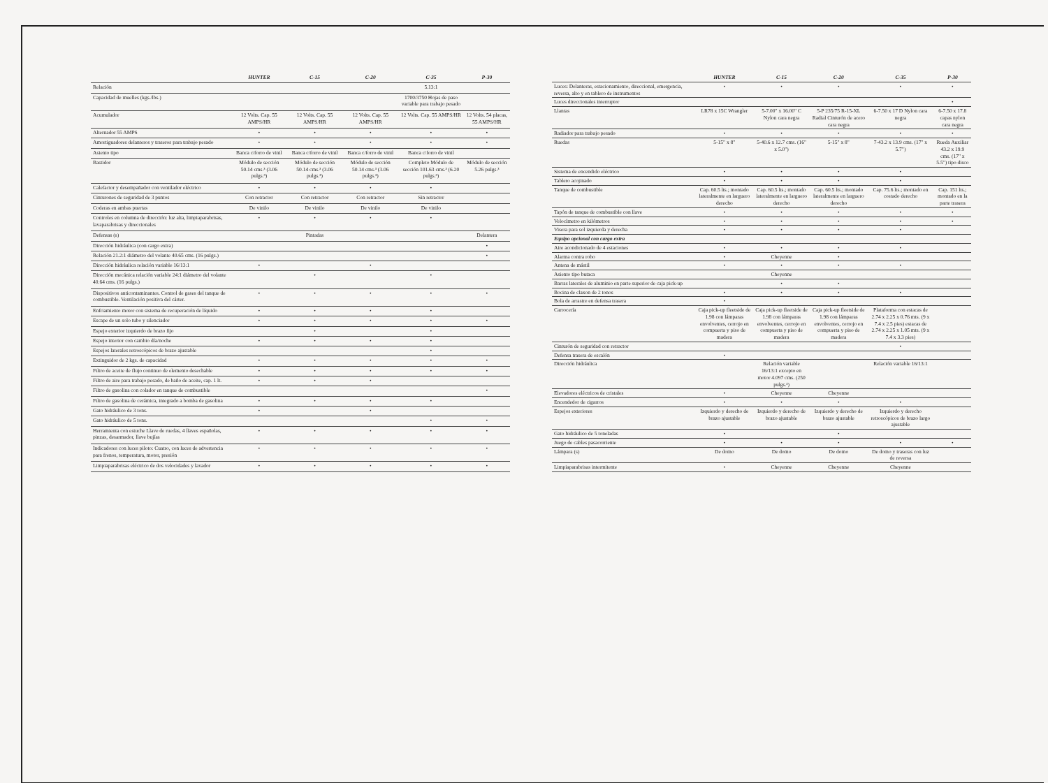| | HUNTER | C-15 | C-20 | C-35 | P-30 |
| --- | --- | --- | --- | --- | --- |
| Relación | | | | 5.13:1 | |
| Capacidad de muelles (kgs./lbs.) | | | | 1700/3750 Hojas de paso variable para trabajo pesado | |
| Acumulador | 12 Volts. Cap. 55 AMPS/HR | 12 Volts. Cap. 55 AMPS/HR | 12 Volts. Cap. 55 AMPS/HR | 12 Volts. Cap. 55 AMPS/HR | 12 Volts. 54 placas, 55 AMPS/HR |
| Alternador 55 AMPS | • | • | • | • | • |
| Amortiguadores delanteros y traseros para trabajo pesado | • | • | • | • | • |
| Asiento tipo | Banca c/forro de vinil | Banca c/forro de vinil | Banca c/forro de vinil | Banca c/forro de vinil | |
| Bastidor | Módulo de sección 50.14 cms.³ (3.06 pulgs.³) | Módulo de sección 50.14 cms.³ (3.06 pulgs.³) | Módulo de sección 50.14 cms.³ (3.06 pulgs.³) | Completo Módulo de sección 101.63 cms.³ (6.20 pulgs.³) | Módulo de sección 5.26 pulgs.³ |
| Calefactor y desempañador con ventilador eléctrico | • | • | • | • | |
| Cinturones de seguridad de 3 puntos | Con retractor | Con retractor | Con retractor | Sin retractor | |
| Coderas en ambas puertas | De vinilo | De vinilo | De vinilo | De vinilo | |
| Controles en columna de dirección: luz alta, limpiaparabrisas, lavaparabrisas y direccionales | • | • | • | • | |
| Defensas (s) | | Pintadas | | | Delantera |
| Dirección hidráulica (con cargo extra) | | | | | • |
| Relación 21.2:1 diámetro del volante 40.65 cms. (16 pulgs.) | | | | | • |
| Dirección hidráulica relación variable 16/13:1 | • | | • | | |
| Dirección mecánica relación variable 24:1 diámetro del volante 40.64 cms. (16 pulgs.) | | • | | • | |
| Dispositivos anticontaminantes. Control de gases del tanque de combustible. Ventilación positiva del cárter. | • | • | • | • | • |
| Enfriamiento motor con sistema de recuperación de líquido | • | • | • | • | |
| Escape de un solo tubo y silenciador | • | • | • | • | • |
| Espejo exterior izquierdo de brazo fijo | | • | | • | |
| Espejo interior con cambio día/noche | • | • | • | • | |
| Espejos laterales retroscópicos de brazo ajustable | | | | • | |
| Extinguidor de 2 kgs. de capacidad | • | • | • | • | • |
| Filtro de aceite de flujo continuo de elemento desechable | • | • | • | • | • |
| Filtro de aire para trabajo pesado, de baño de aceite, cap. 1 lt. | • | • | • | | |
| Filtro de gasolina con colador en tanque de combustible | | | | | • |
| Filtro de gasolina de cerámica, integrado a bomba de gasolina | • | • | • | • | |
| Gato hidráulico de 3 tons. | • | | • | | |
| Gato hidráulico de 5 tons. | | | | • | • |
| Herramienta con estuche Llave de ruedas, 4 llaves españolas, pinzas, desarmador, llave bujías | • | • | • | • | • |
| Indicadores con luces piloto: Cuatro, con luces de advertencia para frenos, temperatura, motor, presión | • | • | • | • | • |
| Limpiaparabrisas eléctrico de dos velocidades y lavador | • | • | • | • | • |
| | HUNTER | C-15 | C-20 | C-35 | P-30 |
| --- | --- | --- | --- | --- | --- |
| Luces: Delanteras, estacionamiento, direccional, emergencia, reversa, alto y en tablero de instrumentos | • | • | • | • | • |
| Luces direccionales interruptor | | | | | • |
| Llantas | LR78 x 15C Wrangler | 5-7.00" x 16.00" C Nylon cara negra | 5-P 235/75 R-15-XL Radial Cinturón de acero cara negra | 6-7.50 x 17 D Nylon cara negra | 6-7.50 x 17.8 capas nylon cara negra |
| Radiador para trabajo pesado | • | • | • | • | • |
| Ruedas | 5-15" x 8" | 5-40.6 x 12.7 cms. (16" x 5.0") | 5-15" x 8" | 7-43.2 x 13.9 cms. (17" x 5.7") | Rueda Auxiliar 43.2 x 19.9 cms. (17" x 5.5") tipo disco |
| Sistema de encendido eléctrico | • | • | • | • | |
| Tablero acojinado | • | • | • | • | |
| Tanque de combustible | Cap. 60.5 lts.; montado lateralmente en larguero derecho | Cap. 60.5 lts.; montado lateralmente en larguero derecho | Cap. 60.5 lts.; montado lateralmente en larguero derecho | Cap. 75.6 lts.; montado en costado derecho | Cap. 151 lts.; montado en la parte trasera |
| Tapón de tanque de combustible con llave | • | • | • | • | • |
| Velocímetro en kilómetros | • | • | • | • | • |
| Visera para sol izquierda y derecha | • | • | • | • | |
| Equipo opcional con cargo extra | | | | | |
| Aire acondicionado de 4 estaciones | • | • | • | • | |
| Alarma contra robo | • | Cheyenne | • | | |
| Antena de mástil | • | • | • | • | |
| Asiento tipo butaca | | Cheyenne | | | |
| Barras laterales de aluminio en parte superior de caja pick-up | | • | • | | |
| Bocina de claxon de 2 tonos | • | • | • | • | |
| Bola de arrastre en defensa trasera | • | | | | |
| Carrocería | Caja pick-up fleetside de 1.98 con lámparas envolventes, cerrojo en compuerta y piso de madera | Caja pick-up fleetside de 1.98 con lámparas envolventes, cerrojo en compuerta y piso de madera | Caja pick-up fleetside de 1.98 con lámparas envolventes, cerrojo en compuerta y piso de madera | Plataforma con estacas de 2.74 x 2.25 x 0.76 mts. (9 x 7.4 x 2.5 pies) estacas de 2.74 x 2.25 x 1.05 mts. (9 x 7.4 x 3.3 pies) | |
| Cinturón de seguridad con retractor | | | | • | |
| Defensa trasera de escalón | • | | | | |
| Dirección hidráulica | | Relación variable 16/13:1 excepto en motor 4.097 cms. (250 pulgs.³) | | Relación variable 16/13:1 | |
| Elevadores eléctricos de cristales | • | Cheyenne | Cheyenne | | |
| Encendedor de cigarros | • | • | • | • | |
| Espejos exteriores | Izquierdo y derecho de brazo ajustable | Izquierdo y derecho de brazo ajustable | Izquierdo y derecho de brazo ajustable | Izquierdo y derecho retroscópicos de brazo largo ajustable | |
| Gato hidráulico de 5 toneladas | • | | • | | |
| Juego de cables pasacorriente | • | • | • | • | • |
| Lámpara (s) | De domo | De domo | De domo | De domo y traseras con luz de reversa | |
| Limpiaparabrisas intermitente | • | Cheyenne | Cheyenne | Cheyenne | |